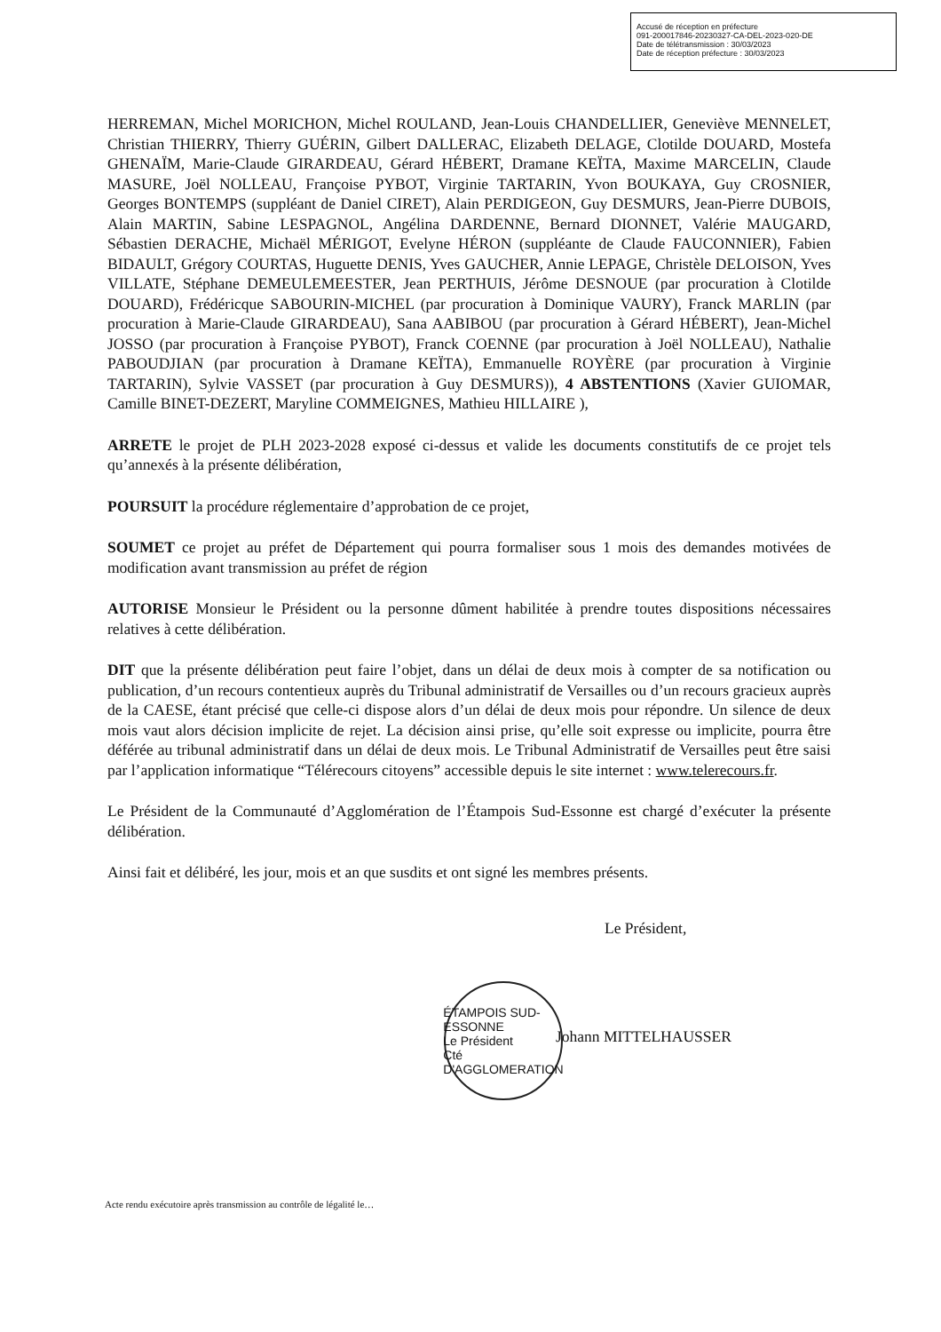Accusé de réception en préfecture
091-200017846-20230327-CA-DEL-2023-020-DE
Date de télétransmission : 30/03/2023
Date de réception préfecture : 30/03/2023
HERREMAN, Michel MORICHON, Michel ROULAND, Jean-Louis CHANDELLIER, Geneviève MENNELET, Christian THIERRY, Thierry GUÉRIN, Gilbert DALLERAC, Elizabeth DELAGE, Clotilde DOUARD, Mostefa GHENAÏM, Marie-Claude GIRARDEAU, Gérard HÉBERT, Dramane KEÏTA, Maxime MARCELIN, Claude MASURE, Joël NOLLEAU, Françoise PYBOT, Virginie TARTARIN, Yvon BOUKAYA, Guy CROSNIER, Georges BONTEMPS (suppléant de Daniel CIRET), Alain PERDIGEON, Guy DESMURS, Jean-Pierre DUBOIS, Alain MARTIN, Sabine LESPAGNOL, Angélina DARDENNE, Bernard DIONNET, Valérie MAUGARD, Sébastien DERACHE, Michaël MÉRIGOT, Evelyne HÉRON (suppléante de Claude FAUCONNIER), Fabien BIDAULT, Grégory COURTAS, Huguette DENIS, Yves GAUCHER, Annie LEPAGE, Christèle DELOISON, Yves VILLATE, Stéphane DEMEULEMEESTER, Jean PERTHUIS, Jérôme DESNOUE (par procuration à Clotilde DOUARD), Frédéricque SABOURIN-MICHEL (par procuration à Dominique VAURY), Franck MARLIN (par procuration à Marie-Claude GIRARDEAU), Sana AABIBOU (par procuration à Gérard HÉBERT), Jean-Michel JOSSO (par procuration à Françoise PYBOT), Franck COENNE (par procuration à Joël NOLLEAU), Nathalie PABOUDJIAN (par procuration à Dramane KEÏTA), Emmanuelle ROYÈRE (par procuration à Virginie TARTARIN), Sylvie VASSET (par procuration à Guy DESMURS)), 4 ABSTENTIONS (Xavier GUIOMAR, Camille BINET-DEZERT, Maryline COMMEIGNES, Mathieu HILLAIRE ),
ARRETE le projet de PLH 2023-2028 exposé ci-dessus et valide les documents constitutifs de ce projet tels qu’annexés à la présente délibération,
POURSUIT la procédure réglementaire d’approbation de ce projet,
SOUMET ce projet au préfet de Département qui pourra formaliser sous 1 mois des demandes motivées de modification avant transmission au préfet de région
AUTORISE Monsieur le Président ou la personne dûment habilitée à prendre toutes dispositions nécessaires relatives à cette délibération.
DIT que la présente délibération peut faire l’objet, dans un délai de deux mois à compter de sa notification ou publication, d’un recours contentieux auprès du Tribunal administratif de Versailles ou d’un recours gracieux auprès de la CAESE, étant précisé que celle-ci dispose alors d’un délai de deux mois pour répondre. Un silence de deux mois vaut alors décision implicite de rejet. La décision ainsi prise, qu’elle soit expresse ou implicite, pourra être déférée au tribunal administratif dans un délai de deux mois. Le Tribunal Administratif de Versailles peut être saisi par l’application informatique “Télérecours citoyens” accessible depuis le site internet : www.telerecours.fr.
Le Président de la Communauté d’Agglomération de l’Étampois Sud-Essonne est chargé d’exécuter la présente délibération.
Ainsi fait et délibéré, les jour, mois et an que susdits et ont signé les membres présents.
Le Président,
Johann MITTELHAUSSER
ÉTAMPOIS SUD-ESSONNE
Le Président
Cté D'AGGLOMERATION
Acte rendu exécutoire après transmission au contrôle de légalité le…